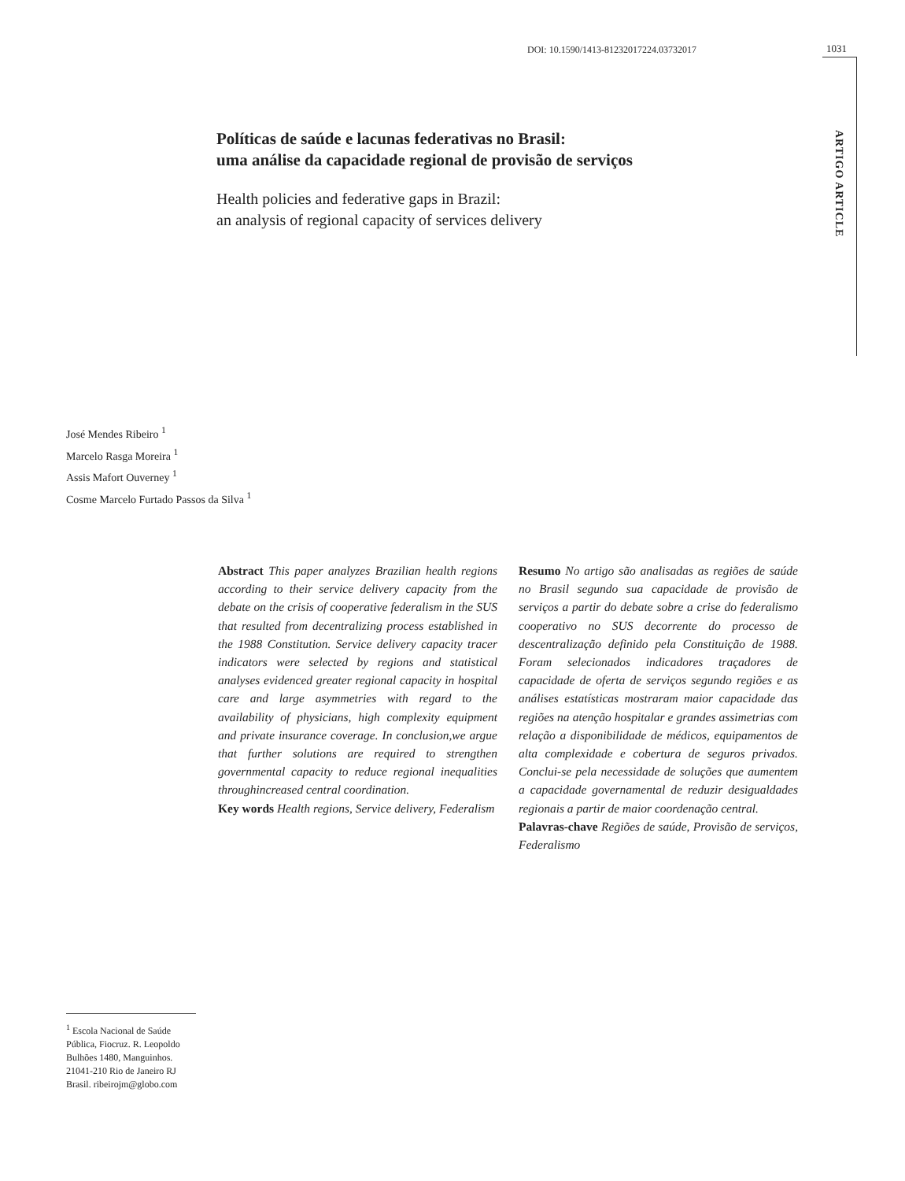DOI: 10.1590/1413-81232017224.03732017
1031
ARTIGO ARTICLE
Políticas de saúde e lacunas federativas no Brasil:
uma análise da capacidade regional de provisão de serviços
Health policies and federative gaps in Brazil:
an analysis of regional capacity of services delivery
José Mendes Ribeiro <sup>1</sup>
Marcelo Rasga Moreira <sup>1</sup>
Assis Mafort Ouverney <sup>1</sup>
Cosme Marcelo Furtado Passos da Silva <sup>1</sup>
Abstract This paper analyzes Brazilian health regions according to their service delivery capacity from the debate on the crisis of cooperative federalism in the SUS that resulted from decentralizing process established in the 1988 Constitution. Service delivery capacity tracer indicators were selected by regions and statistical analyses evidenced greater regional capacity in hospital care and large asymmetries with regard to the availability of physicians, high complexity equipment and private insurance coverage. In conclusion,we argue that further solutions are required to strengthen governmental capacity to reduce regional inequalities throughincreased central coordination.
Key words Health regions, Service delivery, Federalism
Resumo No artigo são analisadas as regiões de saúde no Brasil segundo sua capacidade de provisão de serviços a partir do debate sobre a crise do federalismo cooperativo no SUS decorrente do processo de descentralização definido pela Constituição de 1988. Foram selecionados indicadores traçadores de capacidade de oferta de serviços segundo regiões e as análises estatísticas mostraram maior capacidade das regiões na atenção hospitalar e grandes assimetrias com relação a disponibilidade de médicos, equipamentos de alta complexidade e cobertura de seguros privados. Conclui-se pela necessidade de soluções que aumentem a capacidade governamental de reduzir desigualdades regionais a partir de maior coordenação central.
Palavras-chave Regiões de saúde, Provisão de serviços, Federalismo
<sup>1</sup> Escola Nacional de Saúde Pública, Fiocruz. R. Leopoldo Bulhões 1480, Manguinhos. 21041-210 Rio de Janeiro RJ Brasil. ribeirojm@globo.com